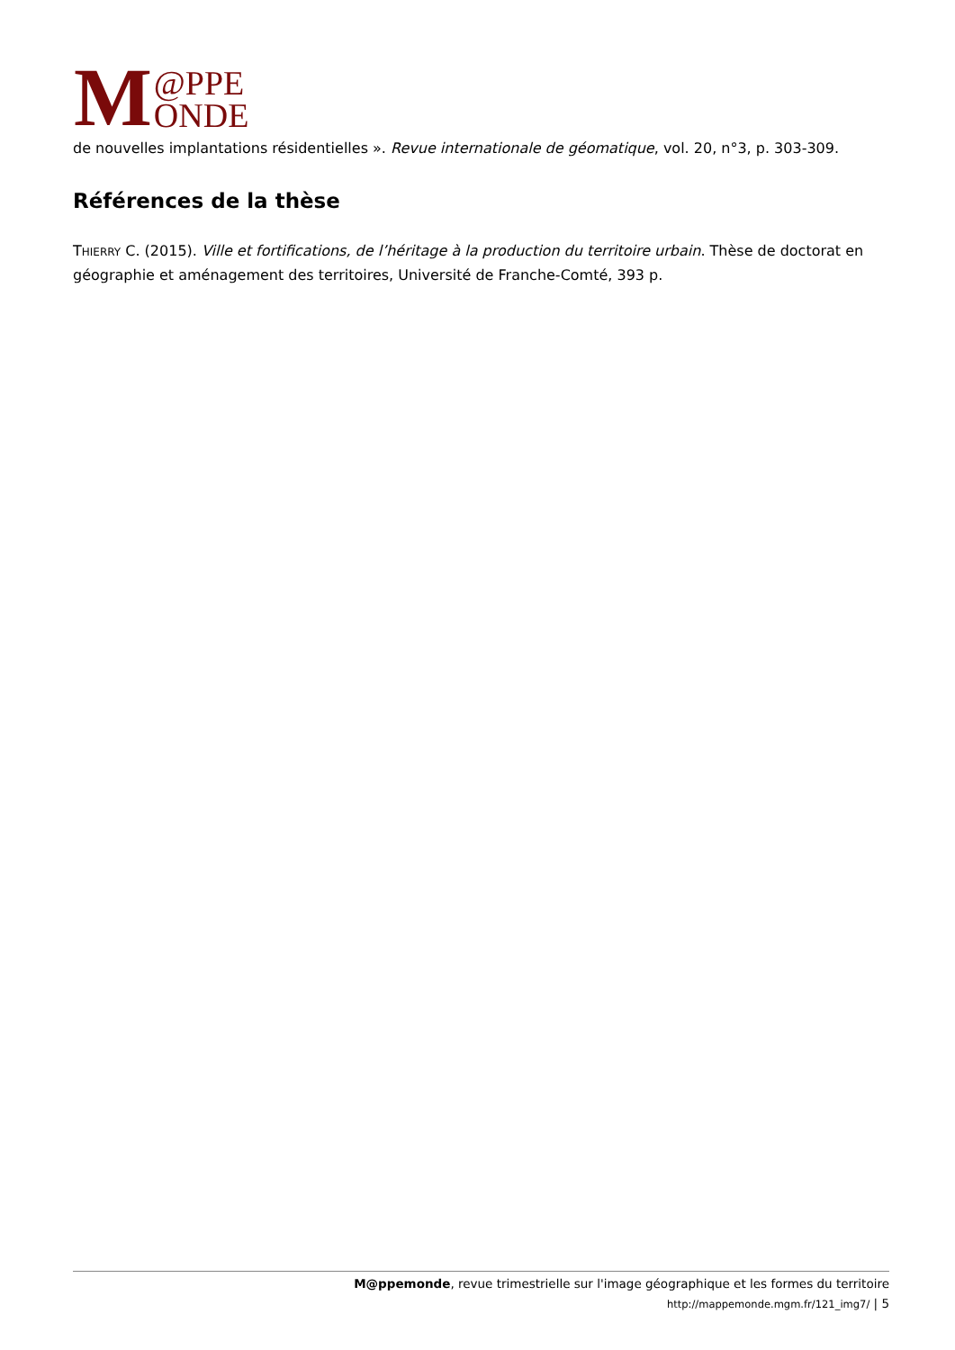M @PPE
ONDE
de nouvelles implantations résidentielles ». Revue internationale de géomatique, vol. 20, n°3, p. 303-309.
Références de la thèse
THIERRY C. (2015). Ville et fortifications, de l’héritage à la production du territoire urbain. Thèse de doctorat en géographie et aménagement des territoires, Université de Franche-Comté, 393 p.
M@ppemonde, revue trimestrielle sur l'image géographique et les formes du territoire
http://mappemonde.mgm.fr/121_img7/ | 5